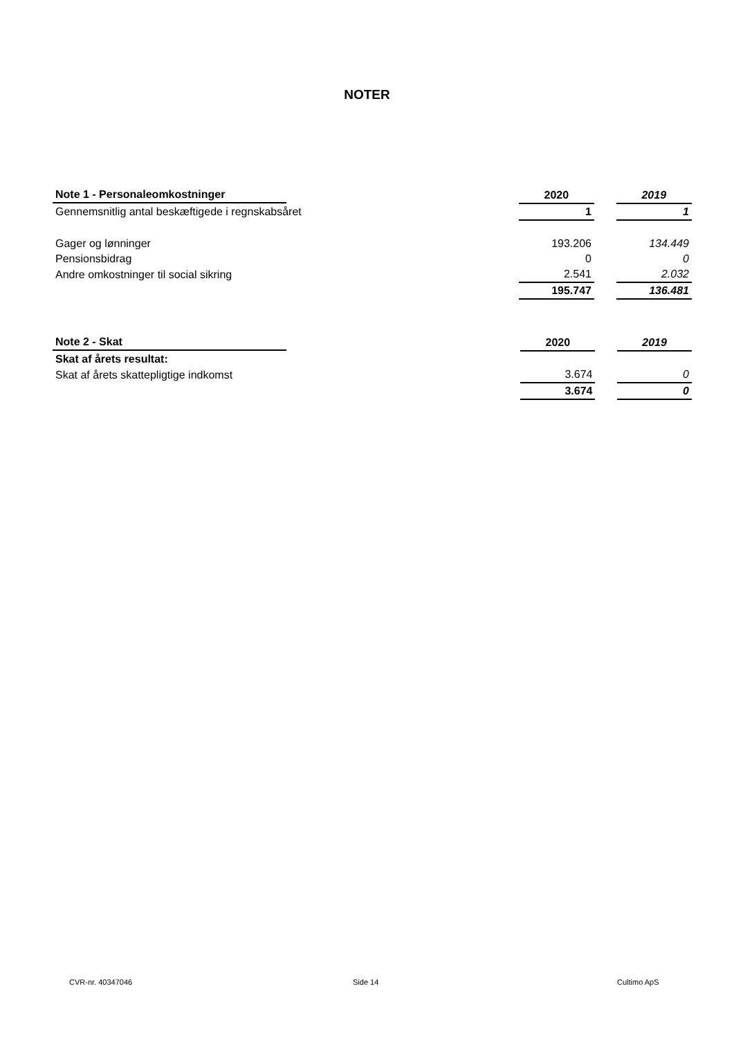NOTER
| Note 1 - Personaleomkostninger | | 2020 | | 2019 |
| Gennemsnitlig antal beskæftigede i regnskabsåret | | 1 | | 1 |
| Gager og lønninger | | 193.206 | | 134.449 |
| Pensionsbidrag | | 0 | | 0 |
| Andre omkostninger til social sikring | | 2.541 | | 2.032 |
| | | 195.747 | | 136.481 |
| Note 2 - Skat | | 2020 | | 2019 |
| Skat af årets resultat: | | | | |
| Skat af årets skattepligtige indkomst | | 3.674 | | 0 |
| | | 3.674 | | 0 |
CVR-nr. 40347046 Side 14 Cultimo ApS